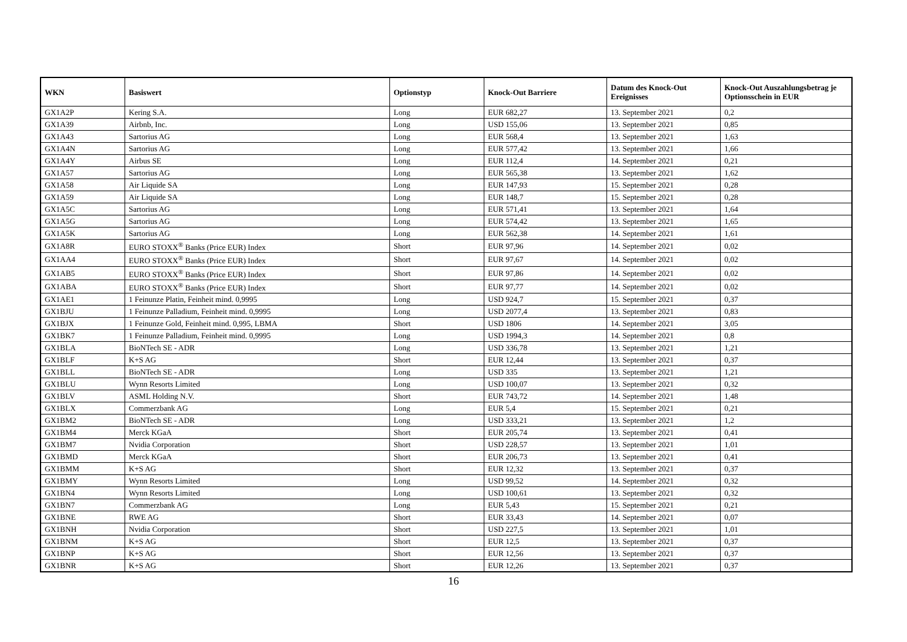| WKN | Basiswert | Optionstyp | Knock-Out Barriere | Datum des Knock-Out Ereignisses | Knock-Out Auszahlungsbetrag je Optionsschein in EUR |
| --- | --- | --- | --- | --- | --- |
| GX1A2P | Kering S.A. | Long | EUR 682,27 | 13. September 2021 | 0,2 |
| GX1A39 | Airbnb, Inc. | Long | USD 155,06 | 13. September 2021 | 0,85 |
| GX1A43 | Sartorius AG | Long | EUR 568,4 | 13. September 2021 | 1,63 |
| GX1A4N | Sartorius AG | Long | EUR 577,42 | 13. September 2021 | 1,66 |
| GX1A4Y | Airbus SE | Long | EUR 112,4 | 14. September 2021 | 0,21 |
| GX1A57 | Sartorius AG | Long | EUR 565,38 | 13. September 2021 | 1,62 |
| GX1A58 | Air Liquide SA | Long | EUR 147,93 | 15. September 2021 | 0,28 |
| GX1A59 | Air Liquide SA | Long | EUR 148,7 | 15. September 2021 | 0,28 |
| GX1A5C | Sartorius AG | Long | EUR 571,41 | 13. September 2021 | 1,64 |
| GX1A5G | Sartorius AG | Long | EUR 574,42 | 13. September 2021 | 1,65 |
| GX1A5K | Sartorius AG | Long | EUR 562,38 | 14. September 2021 | 1,61 |
| GX1A8R | EURO STOXX<sup>®</sup> Banks (Price EUR) Index | Short | EUR 97,96 | 14. September 2021 | 0,02 |
| GX1AA4 | EURO STOXX<sup>®</sup> Banks (Price EUR) Index | Short | EUR 97,67 | 14. September 2021 | 0,02 |
| GX1AB5 | EURO STOXX<sup>®</sup> Banks (Price EUR) Index | Short | EUR 97,86 | 14. September 2021 | 0,02 |
| GX1ABA | EURO STOXX<sup>®</sup> Banks (Price EUR) Index | Short | EUR 97,77 | 14. September 2021 | 0,02 |
| GX1AE1 | 1 Feinunze Platin, Feinheit mind. 0,9995 | Long | USD 924,7 | 15. September 2021 | 0,37 |
| GX1BJU | 1 Feinunze Palladium, Feinheit mind. 0,9995 | Long | USD 2077,4 | 13. September 2021 | 0,83 |
| GX1BJX | 1 Feinunze Gold, Feinheit mind. 0,995, LBMA | Short | USD 1806 | 14. September 2021 | 3,05 |
| GX1BK7 | 1 Feinunze Palladium, Feinheit mind. 0,9995 | Long | USD 1994,3 | 14. September 2021 | 0,8 |
| GX1BLA | BioNTech SE - ADR | Long | USD 336,78 | 13. September 2021 | 1,21 |
| GX1BLF | K+S AG | Short | EUR 12,44 | 13. September 2021 | 0,37 |
| GX1BLL | BioNTech SE - ADR | Long | USD 335 | 13. September 2021 | 1,21 |
| GX1BLU | Wynn Resorts Limited | Long | USD 100,07 | 13. September 2021 | 0,32 |
| GX1BLV | ASML Holding N.V. | Short | EUR 743,72 | 14. September 2021 | 1,48 |
| GX1BLX | Commerzbank AG | Long | EUR 5,4 | 15. September 2021 | 0,21 |
| GX1BM2 | BioNTech SE - ADR | Long | USD 333,21 | 13. September 2021 | 1,2 |
| GX1BM4 | Merck KGaA | Short | EUR 205,74 | 13. September 2021 | 0,41 |
| GX1BM7 | Nvidia Corporation | Short | USD 228,57 | 13. September 2021 | 1,01 |
| GX1BMD | Merck KGaA | Short | EUR 206,73 | 13. September 2021 | 0,41 |
| GX1BMM | K+S AG | Short | EUR 12,32 | 13. September 2021 | 0,37 |
| GX1BMY | Wynn Resorts Limited | Long | USD 99,52 | 14. September 2021 | 0,32 |
| GX1BN4 | Wynn Resorts Limited | Long | USD 100,61 | 13. September 2021 | 0,32 |
| GX1BN7 | Commerzbank AG | Long | EUR 5,43 | 15. September 2021 | 0,21 |
| GX1BNE | RWE AG | Short | EUR 33,43 | 14. September 2021 | 0,07 |
| GX1BNH | Nvidia Corporation | Short | USD 227,5 | 13. September 2021 | 1,01 |
| GX1BNM | K+S AG | Short | EUR 12,5 | 13. September 2021 | 0,37 |
| GX1BNP | K+S AG | Short | EUR 12,56 | 13. September 2021 | 0,37 |
| GX1BNR | K+S AG | Short | EUR 12,26 | 13. September 2021 | 0,37 |
16